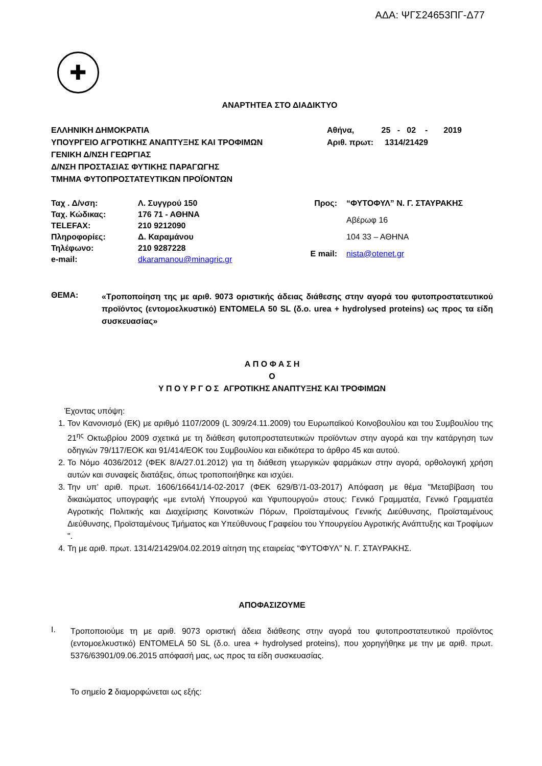ΑΔΑ: ΨΓΣ24653ΠΓ-Δ77
✚
ΑΝΑΡΤΗΤΕΑ ΣΤΟ ΔΙΑΔΙΚΤΥΟ
ΕΛΛΗΝΙΚΗ ΔΗΜΟΚΡΑΤΙΑ
ΥΠΟΥΡΓΕΙΟ ΑΓΡΟΤΙΚΗΣ ΑΝΑΠΤΥΞΗΣ ΚΑΙ ΤΡΟΦΙΜΩΝ
ΓΕΝΙΚΗ Δ/ΝΣΗ ΓΕΩΡΓΙΑΣ
Δ/ΝΣΗ ΠΡΟΣΤΑΣΙΑΣ ΦΥΤΙΚΗΣ ΠΑΡΑΓΩΓΗΣ
ΤΜΗΜΑ ΦΥΤΟΠΡΟΣΤΑΤΕΥΤΙΚΩΝ ΠΡΟΪΟΝΤΩΝ
Αθήνα, 25 - 02 - 2019
Αριθ. πρωτ: 1314/21429
| Ταχ . Δ/νση: | Λ. Συγγρού 150 |
| Ταχ. Κώδικας: | 176 71 - ΑΘΗΝΑ |
| TELEFAX: | 210 9212090 |
| Πληροφορίες: | Δ. Καραμάνου |
| Τηλέφωνο: | 210 9287228 |
| e-mail: | dkaramanou@minagric.gr |
| Προς: | “ΦΥΤΟΦΥΛ” Ν. Γ. ΣΤΑΥΡΑΚΗΣ |
| | Αβέρωφ 16 |
| | 104 33 – ΑΘΗΝΑ |
| E mail: | nista@otenet.gr |
ΘΕΜΑ:
«Τροποποίηση της με αριθ. 9073 οριστικής άδειας διάθεσης στην αγορά του φυτοπροστατευτικού προϊόντος (εντομοελκυστικό) ENTOMELA 50 SL (δ.ο. urea + hydrolysed proteins) ως προς τα είδη συσκευασίας»
Α Π Ο Φ Α Σ Η
Ο
Υ Π Ο Υ Ρ Γ Ο Σ ΑΓΡΟΤΙΚΗΣ ΑΝΑΠΤΥΞΗΣ ΚΑΙ ΤΡΟΦΙΜΩΝ
Έχοντας υπόψη:
1. Τον Κανονισμό (ΕΚ) με αριθμό 1107/2009 (L 309/24.11.2009) του Ευρωπαϊκού Κοινοβουλίου και του Συμβουλίου της 21<sup>ης</sup> Οκτωβρίου 2009 σχετικά με τη διάθεση φυτοπροστατευτικών προϊόντων στην αγορά και την κατάργηση των οδηγιών 79/117/ΕΟΚ και 91/414/ΕΟΚ του Συμβουλίου και ειδικότερα το άρθρο 45 και αυτού.
2. Το Νόμο 4036/2012 (ΦΕΚ 8/Α/27.01.2012) για τη διάθεση γεωργικών φαρμάκων στην αγορά, ορθολογική χρήση αυτών και συναφείς διατάξεις, όπως τροποποιήθηκε και ισχύει.
3. Την υπ’ αριθ. πρωτ. 1606/16641/14-02-2017 (ΦΕΚ 629/Β’/1-03-2017) Απόφαση με θέμα "Μεταβίβαση του δικαιώματος υπογραφής «με εντολή Υπουργού και Υφυπουργού» στους: Γενικό Γραμματέα, Γενικό Γραμματέα Αγροτικής Πολιτικής και Διαχείρισης Κοινοτικών Πόρων, Προϊσταμένους Γενικής Διεύθυνσης, Προϊσταμένους Διεύθυνσης, Προϊσταμένους Τμήματος και Υπεύθυνους Γραφείου του Υπουργείου Αγροτικής Ανάπτυξης και Τροφίμων ".
4. Τη με αριθ. πρωτ. 1314/21429/04.02.2019 αίτηση της εταιρείας “ΦΥΤΟΦΥΛ” Ν. Γ. ΣΤΑΥΡΑΚΗΣ.
ΑΠΟΦΑΣΙΖΟΥΜΕ
I.
Τροποποιούμε τη με αριθ. 9073 οριστική άδεια διάθεσης στην αγορά του φυτοπροστατευτικού προϊόντος (εντομοελκυστικό) ENTOMELA 50 SL (δ.ο. urea + hydrolysed proteins), που χορηγήθηκε με την με αριθ. πρωτ. 5376/63901/09.06.2015 απόφασή μας, ως προς τα είδη συσκευασίας.
Το σημείο 2 διαμορφώνεται ως εξής: